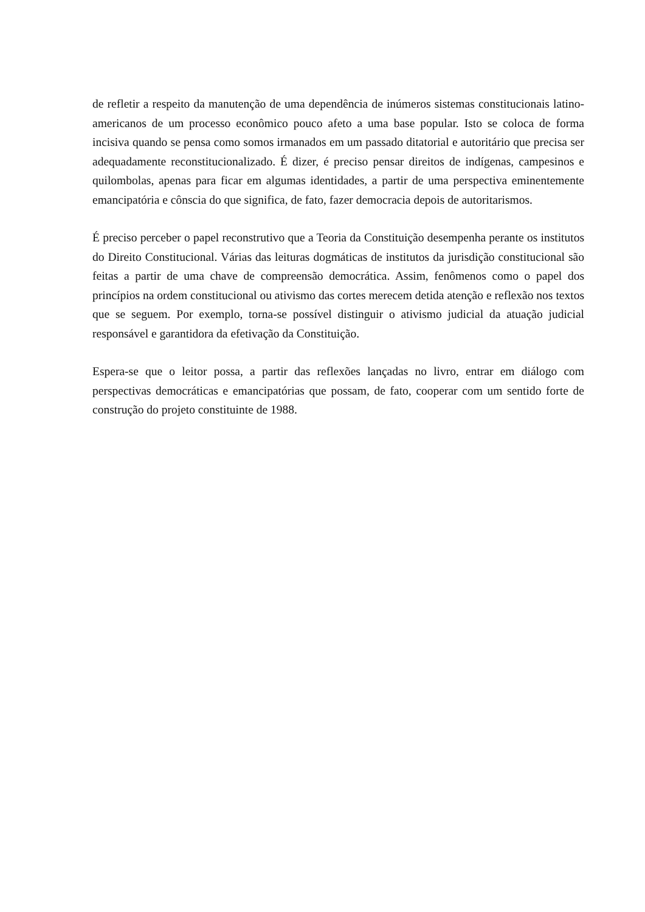de refletir a respeito da manutenção de uma dependência de inúmeros sistemas constitucionais latino-americanos de um processo econômico pouco afeto a uma base popular. Isto se coloca de forma incisiva quando se pensa como somos irmanados em um passado ditatorial e autoritário que precisa ser adequadamente reconstitucionalizado. É dizer, é preciso pensar direitos de indígenas, campesinos e quilombolas, apenas para ficar em algumas identidades, a partir de uma perspectiva eminentemente emancipatória e cônscia do que significa, de fato, fazer democracia depois de autoritarismos.
É preciso perceber o papel reconstrutivo que a Teoria da Constituição desempenha perante os institutos do Direito Constitucional. Várias das leituras dogmáticas de institutos da jurisdição constitucional são feitas a partir de uma chave de compreensão democrática. Assim, fenômenos como o papel dos princípios na ordem constitucional ou ativismo das cortes merecem detida atenção e reflexão nos textos que se seguem. Por exemplo, torna-se possível distinguir o ativismo judicial da atuação judicial responsável e garantidora da efetivação da Constituição.
Espera-se que o leitor possa, a partir das reflexões lançadas no livro, entrar em diálogo com perspectivas democráticas e emancipatórias que possam, de fato, cooperar com um sentido forte de construção do projeto constituinte de 1988.